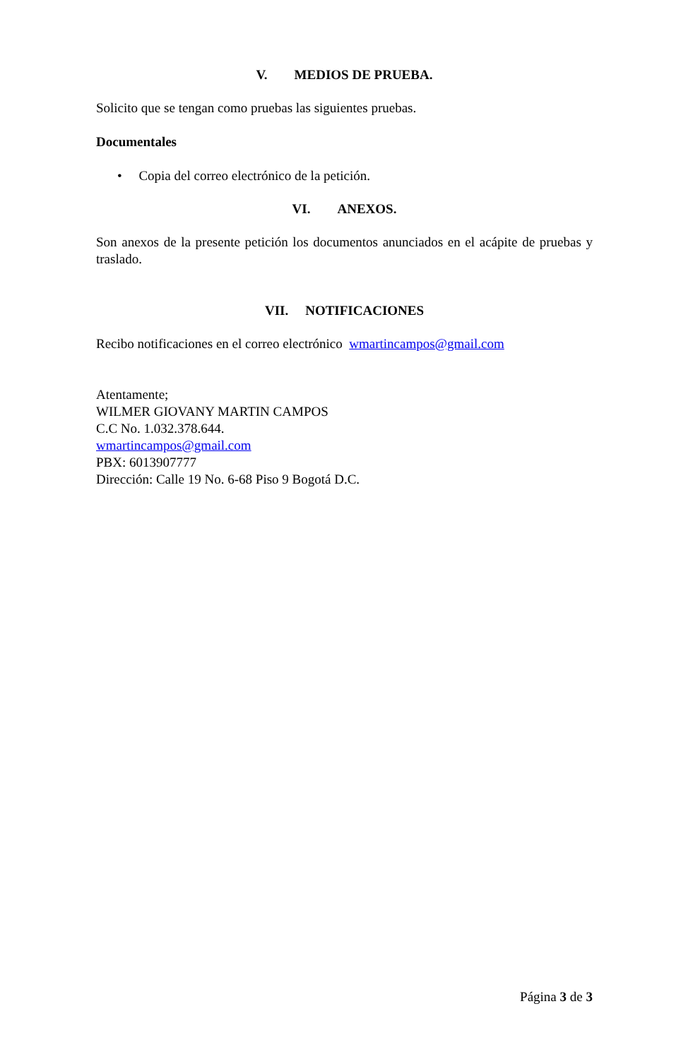V. MEDIOS DE PRUEBA.
Solicito que se tengan como pruebas las siguientes pruebas.
Documentales
• Copia del correo electrónico de la petición.
VI. ANEXOS.
Son anexos de la presente petición los documentos anunciados en el acápite de pruebas y traslado.
VII. NOTIFICACIONES
Recibo notificaciones en el correo electrónico wmartincampos@gmail.com
Atentamente;
WILMER GIOVANY MARTIN CAMPOS
C.C No. 1.032.378.644.
wmartincampos@gmail.com
PBX: 6013907777
Dirección: Calle 19 No. 6-68 Piso 9 Bogotá D.C.
Página 3 de 3